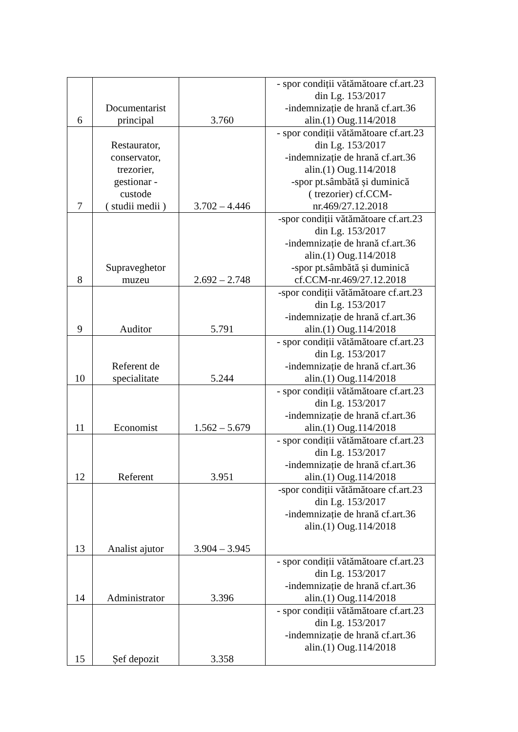| 6 | Documentarist principal | 3.760 | - spor condiții vătămătoare cf.art.23 din Lg. 153/2017 -indemnizație de hrană cf.art.36 alin.(1) Oug.114/2018 |
| 7 | Restaurator, conservator, trezorier, gestionar - custode ( studii medii ) | 3.702 – 4.446 | - spor condiții vătămătoare cf.art.23 din Lg. 153/2017 -indemnizație de hrană cf.art.36 alin.(1) Oug.114/2018 -spor pt.sâmbătă și duminică ( trezorier) cf.CCM- nr.469/27.12.2018 |
| 8 | Supraveghetor muzeu | 2.692 – 2.748 | -spor condiții vătămătoare cf.art.23 din Lg. 153/2017 -indemnizație de hrană cf.art.36 alin.(1) Oug.114/2018 -spor pt.sâmbătă și duminică cf.CCM-nr.469/27.12.2018 |
| 9 | Auditor | 5.791 | -spor condiții vătămătoare cf.art.23 din Lg. 153/2017 -indemnizație de hrană cf.art.36 alin.(1) Oug.114/2018 |
| 10 | Referent de specialitate | 5.244 | - spor condiții vătămătoare cf.art.23 din Lg. 153/2017 -indemnizație de hrană cf.art.36 alin.(1) Oug.114/2018 |
| 11 | Economist | 1.562 – 5.679 | - spor condiții vătămătoare cf.art.23 din Lg. 153/2017 -indemnizație de hrană cf.art.36 alin.(1) Oug.114/2018 |
| 12 | Referent | 3.951 | - spor condiții vătămătoare cf.art.23 din Lg. 153/2017 -indemnizație de hrană cf.art.36 alin.(1) Oug.114/2018 |
| 13 | Analist ajutor | 3.904 – 3.945 | -spor condiții vătămătoare cf.art.23 din Lg. 153/2017 -indemnizație de hrană cf.art.36 alin.(1) Oug.114/2018 |
| 14 | Administrator | 3.396 | - spor condiții vătămătoare cf.art.23 din Lg. 153/2017 -indemnizație de hrană cf.art.36 alin.(1) Oug.114/2018 |
| 15 | Șef depozit | 3.358 | - spor condiții vătămătoare cf.art.23 din Lg. 153/2017 -indemnizație de hrană cf.art.36 alin.(1) Oug.114/2018 |